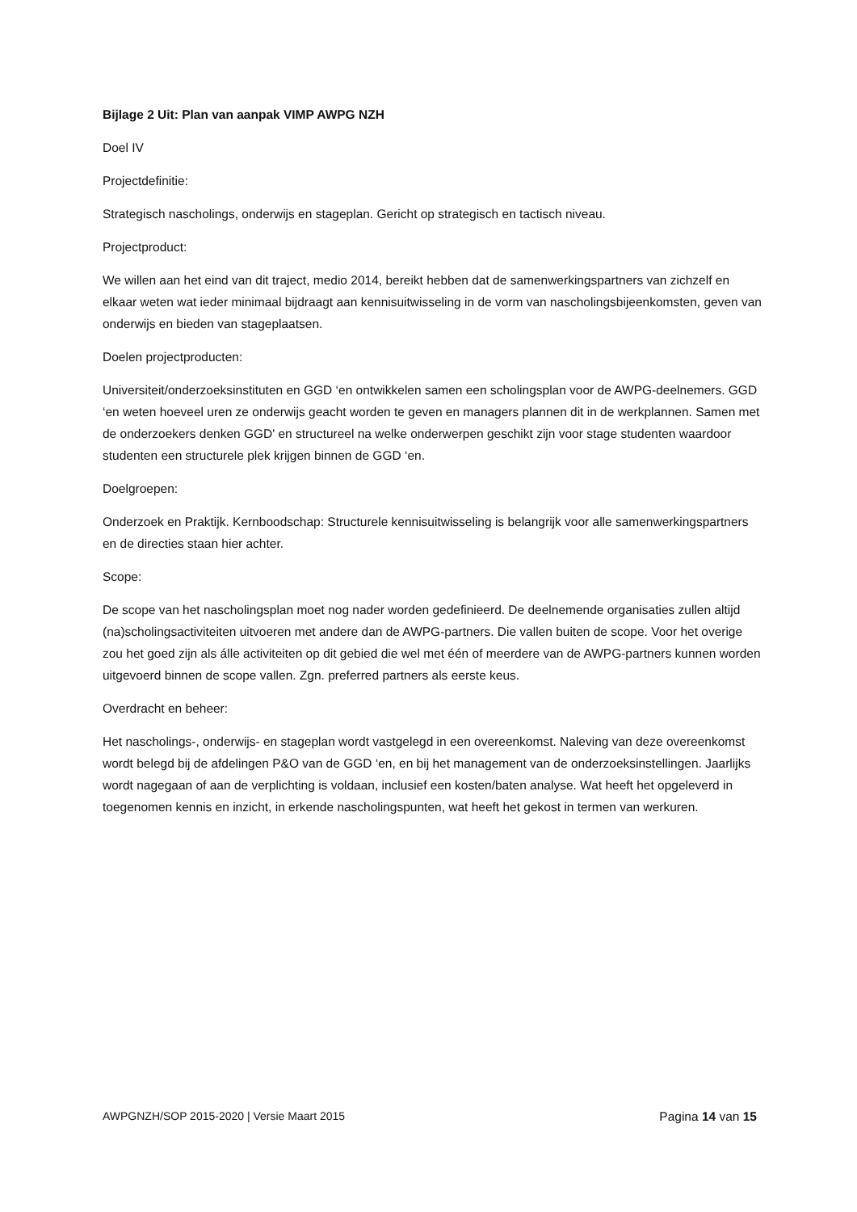Bijlage 2 Uit: Plan van aanpak VIMP AWPG NZH
Doel IV
Projectdefinitie:
Strategisch nascholings, onderwijs en stageplan. Gericht op strategisch en tactisch niveau.
Projectproduct:
We willen aan het eind van dit traject, medio 2014, bereikt hebben dat de samenwerkingspartners van zichzelf en elkaar weten wat ieder minimaal bijdraagt aan kennisuitwisseling in de vorm van nascholingsbijeenkomsten, geven van onderwijs en bieden van stageplaatsen.
Doelen projectproducten:
Universiteit/onderzoeksinstituten en GGD ‘en ontwikkelen samen een scholingsplan voor de AWPG-deelnemers. GGD ‘en weten hoeveel uren ze onderwijs geacht worden te geven en managers plannen dit in de werkplannen. Samen met de onderzoekers denken GGD' en structureel na welke onderwerpen geschikt zijn voor stage studenten waardoor studenten een structurele plek krijgen binnen de GGD ‘en.
Doelgroepen:
Onderzoek en Praktijk. Kernboodschap: Structurele kennisuitwisseling is belangrijk voor alle samenwerkingspartners en de directies staan hier achter.
Scope:
De scope van het nascholingsplan moet nog nader worden gedefinieerd. De deelnemende organisaties zullen altijd (na)scholingsactiviteiten uitvoeren met andere dan de AWPG-partners. Die vallen buiten de scope. Voor het overige zou het goed zijn als álle activiteiten op dit gebied die wel met één of meerdere van de AWPG-partners kunnen worden uitgevoerd binnen de scope vallen. Zgn. preferred partners als eerste keus.
Overdracht en beheer:
Het nascholings-, onderwijs- en stageplan wordt vastgelegd in een overeenkomst. Naleving van deze overeenkomst wordt belegd bij de afdelingen P&O van de GGD ‘en, en bij het management van de onderzoeksinstellingen. Jaarlijks wordt nagegaan of aan de verplichting is voldaan, inclusief een kosten/baten analyse. Wat heeft het opgeleverd in toegenomen kennis en inzicht, in erkende nascholingspunten, wat heeft het gekost in termen van werkuren.
AWPGNZH/SOP 2015-2020 | Versie Maart 2015 Pagina 14 van 15